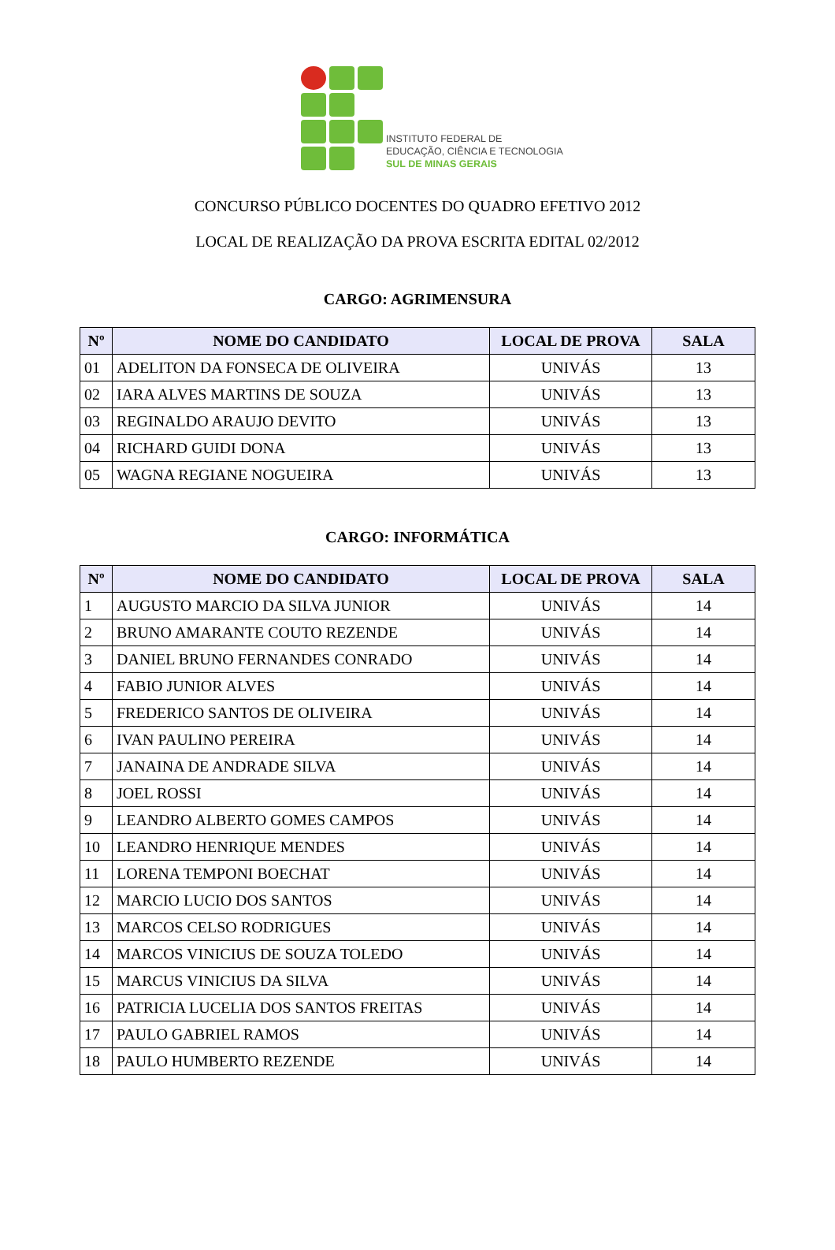INSTITUTO FEDERAL DE
EDUCAÇÃO, CIÊNCIA E TECNOLOGIA
SUL DE MINAS GERAIS
CONCURSO PÚBLICO DOCENTES DO QUADRO EFETIVO 2012
LOCAL DE REALIZAÇÃO DA PROVA ESCRITA EDITAL 02/2012
CARGO: AGRIMENSURA
| Nº | NOME DO CANDIDATO | LOCAL DE PROVA | SALA |
| --- | --- | --- | --- |
| 01 | ADELITON DA FONSECA DE OLIVEIRA | UNIVÁS | 13 |
| 02 | IARA ALVES MARTINS DE SOUZA | UNIVÁS | 13 |
| 03 | REGINALDO ARAUJO DEVITO | UNIVÁS | 13 |
| 04 | RICHARD GUIDI DONA | UNIVÁS | 13 |
| 05 | WAGNA REGIANE NOGUEIRA | UNIVÁS | 13 |
CARGO: INFORMÁTICA
| Nº | NOME DO CANDIDATO | LOCAL DE PROVA | SALA |
| --- | --- | --- | --- |
| 1 | AUGUSTO MARCIO DA SILVA JUNIOR | UNIVÁS | 14 |
| 2 | BRUNO AMARANTE COUTO REZENDE | UNIVÁS | 14 |
| 3 | DANIEL BRUNO FERNANDES CONRADO | UNIVÁS | 14 |
| 4 | FABIO JUNIOR ALVES | UNIVÁS | 14 |
| 5 | FREDERICO SANTOS DE OLIVEIRA | UNIVÁS | 14 |
| 6 | IVAN PAULINO PEREIRA | UNIVÁS | 14 |
| 7 | JANAINA DE ANDRADE SILVA | UNIVÁS | 14 |
| 8 | JOEL ROSSI | UNIVÁS | 14 |
| 9 | LEANDRO ALBERTO GOMES CAMPOS | UNIVÁS | 14 |
| 10 | LEANDRO HENRIQUE MENDES | UNIVÁS | 14 |
| 11 | LORENA TEMPONI BOECHAT | UNIVÁS | 14 |
| 12 | MARCIO LUCIO DOS SANTOS | UNIVÁS | 14 |
| 13 | MARCOS CELSO RODRIGUES | UNIVÁS | 14 |
| 14 | MARCOS VINICIUS DE SOUZA TOLEDO | UNIVÁS | 14 |
| 15 | MARCUS VINICIUS DA SILVA | UNIVÁS | 14 |
| 16 | PATRICIA LUCELIA DOS SANTOS FREITAS | UNIVÁS | 14 |
| 17 | PAULO GABRIEL RAMOS | UNIVÁS | 14 |
| 18 | PAULO HUMBERTO REZENDE | UNIVÁS | 14 |